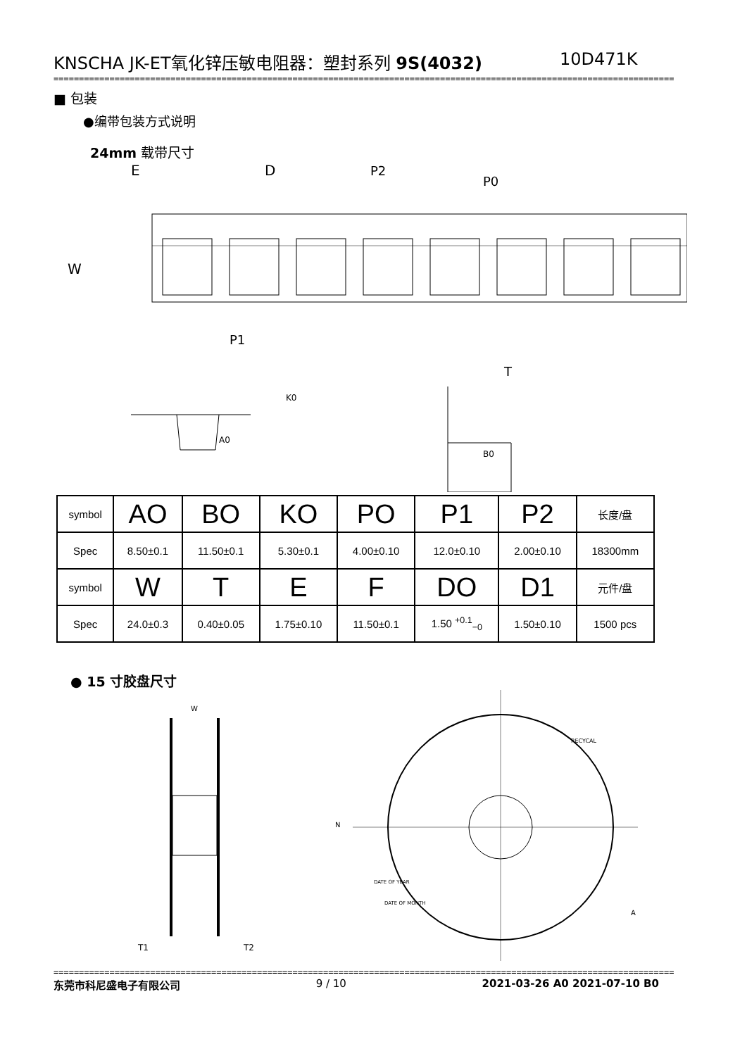KNSCHA JK-ET氧化锌压敏电阻器：塑封系列 9S(4032) 10D471K
==========================================================================================================================
■ 包装
●编带包装方式说明
24mm 载带尺寸
E
D
P2
P0
W
P1
T
A0
K0
B0
| symbol | AO | BO | KO | PO | P1 | P2 | 长度/盘 |
| Spec | 8.50±0.1 | 11.50±0.1 | 5.30±0.1 | 4.00±0.10 | 12.0±0.10 | 2.00±0.10 | 18300mm |
| symbol | W | T | E | F | DO | D1 | 元件/盘 |
| Spec | 24.0±0.3 | 0.40±0.05 | 1.75±0.10 | 11.50±0.1 | 1.50 <sup>+0.1</sup><sub>−0</sub> | 1.50±0.10 | 1500 pcs |
● 15 寸胶盘尺寸
W
N
T1
T2
RECYCAL
DATE OF YEAR
DATE OF MONTH
A
==========================================================================================================================
东莞市科尼盛电子有限公司 9 / 10 2021-03-26 A0 2021-07-10 B0